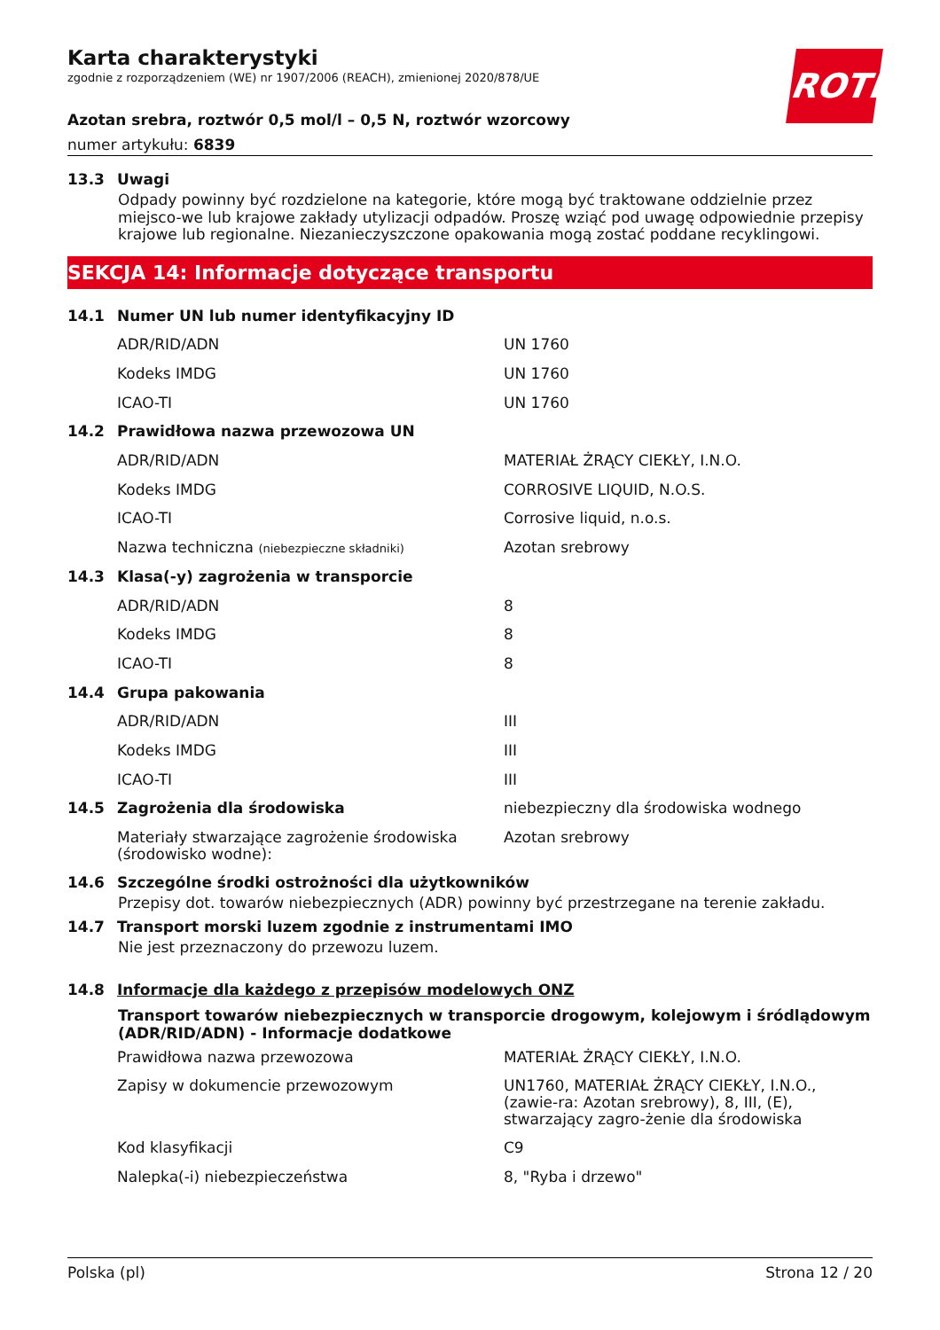ROTH
Karta charakterystyki
zgodnie z rozporządzeniem (WE) nr 1907/2006 (REACH), zmienionej 2020/878/UE
Azotan srebra, roztwór 0,5 mol/l – 0,5 N, roztwór wzorcowy
numer artykułu: 6839
13.3 Uwagi
Odpady powinny być rozdzielone na kategorie, które mogą być traktowane oddzielnie przez miejsco-we lub krajowe zakłady utylizacji odpadów. Proszę wziąć pod uwagę odpowiednie przepisy krajowe lub regionalne. Niezanieczyszczone opakowania mogą zostać poddane recyklingowi.
SEKCJA 14: Informacje dotyczące transportu
| 14.1 | Numer UN lub numer identyfikacyjny ID | |
| | ADR/RID/ADN | UN 1760 |
| | Kodeks IMDG | UN 1760 |
| | ICAO-TI | UN 1760 |
| 14.2 | Prawidłowa nazwa przewozowa UN | |
| | ADR/RID/ADN | MATERIAŁ ŻRĄCY CIEKŁY, I.N.O. |
| | Kodeks IMDG | CORROSIVE LIQUID, N.O.S. |
| | ICAO-TI | Corrosive liquid, n.o.s. |
| | Nazwa techniczna (niebezpieczne składniki) | Azotan srebrowy |
| 14.3 | Klasa(-y) zagrożenia w transporcie | |
| | ADR/RID/ADN | 8 |
| | Kodeks IMDG | 8 |
| | ICAO-TI | 8 |
| 14.4 | Grupa pakowania | |
| | ADR/RID/ADN | III |
| | Kodeks IMDG | III |
| | ICAO-TI | III |
| 14.5 | Zagrożenia dla środowiska | niebezpieczny dla środowiska wodnego |
| | Materiały stwarzające zagrożenie środowiska (środowisko wodne): | Azotan srebrowy |
14.6 Szczególne środki ostrożności dla użytkowników
Przepisy dot. towarów niebezpiecznych (ADR) powinny być przestrzegane na terenie zakładu.
14.7 Transport morski luzem zgodnie z instrumentami IMO
Nie jest przeznaczony do przewozu luzem.
14.8 Informacje dla każdego z przepisów modelowych ONZ
Transport towarów niebezpiecznych w transporcie drogowym, kolejowym i śródlądowym (ADR/RID/ADN) - Informacje dodatkowe
| | Prawidłowa nazwa przewozowa | MATERIAŁ ŻRĄCY CIEKŁY, I.N.O. |
| | Zapisy w dokumencie przewozowym | UN1760, MATERIAŁ ŻRĄCY CIEKŁY, I.N.O., (zawie-ra: Azotan srebrowy), 8, III, (E), stwarzający zagro-żenie dla środowiska |
| | Kod klasyfikacji | C9 |
| | Nalepka(-i) niebezpieczeństwa | 8, "Ryba i drzewo" |
Polska (pl) Strona 12 / 20